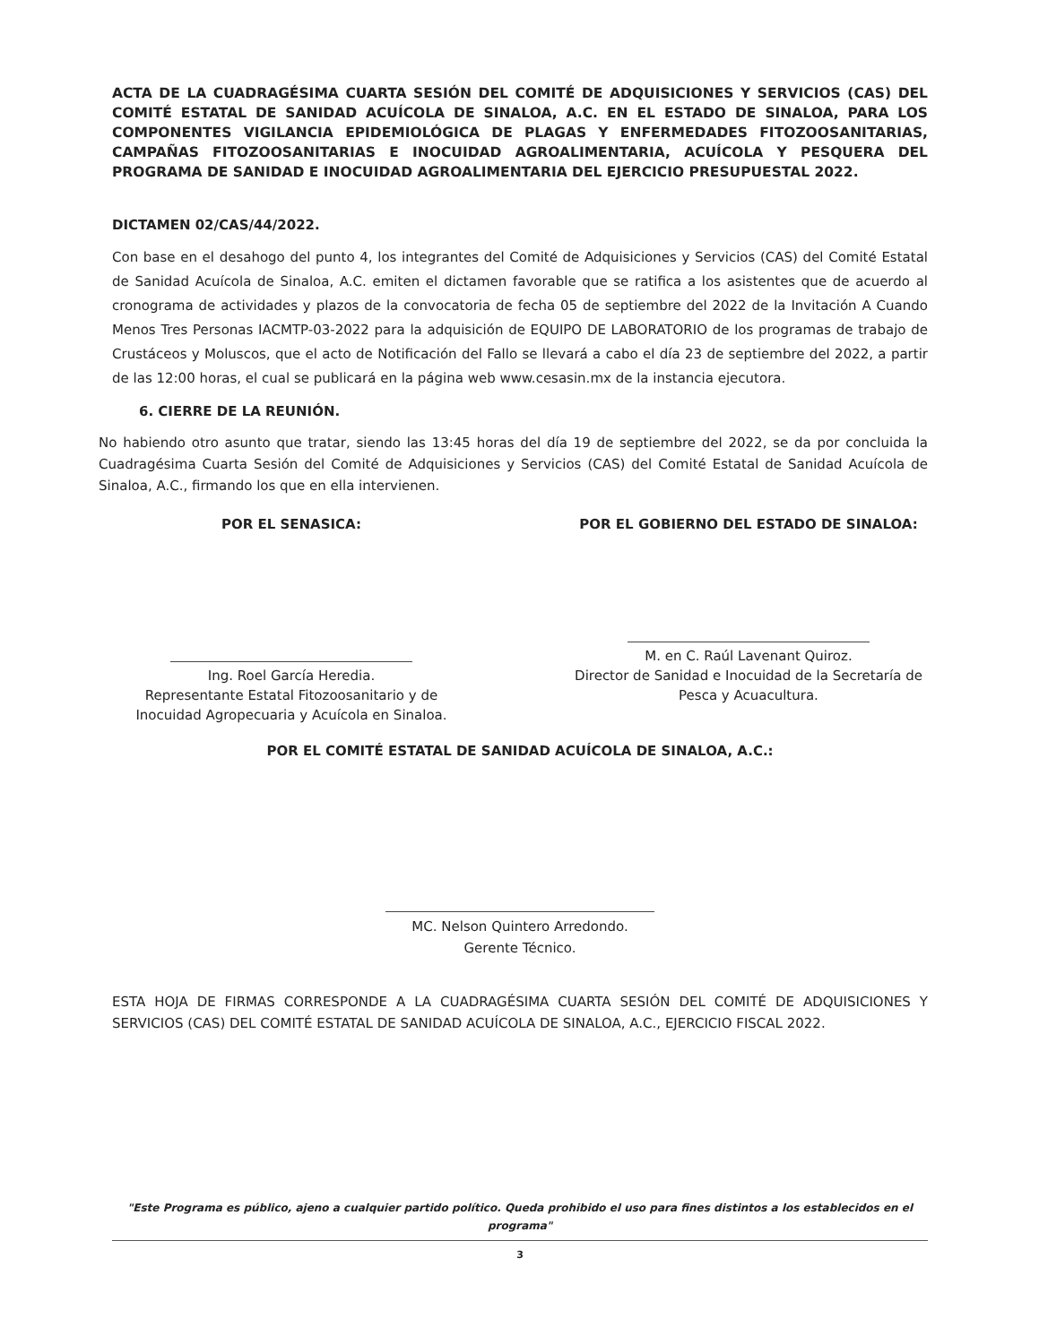ACTA DE LA CUADRAGÉSIMA CUARTA SESIÓN DEL COMITÉ DE ADQUISICIONES Y SERVICIOS (CAS) DEL COMITÉ ESTATAL DE SANIDAD ACUÍCOLA DE SINALOA, A.C. EN EL ESTADO DE SINALOA, PARA LOS COMPONENTES VIGILANCIA EPIDEMIOLÓGICA DE PLAGAS Y ENFERMEDADES FITOZOOSANITARIAS, CAMPAÑAS FITOZOOSANITARIAS E INOCUIDAD AGROALIMENTARIA, ACUÍCOLA Y PESQUERA DEL PROGRAMA DE SANIDAD E INOCUIDAD AGROALIMENTARIA DEL EJERCICIO PRESUPUESTAL 2022.
DICTAMEN 02/CAS/44/2022.
Con base en el desahogo del punto 4, los integrantes del Comité de Adquisiciones y Servicios (CAS) del Comité Estatal de Sanidad Acuícola de Sinaloa, A.C. emiten el dictamen favorable que se ratifica a los asistentes que de acuerdo al cronograma de actividades y plazos de la convocatoria de fecha 05 de septiembre del 2022 de la Invitación A Cuando Menos Tres Personas IACMTP-03-2022 para la adquisición de EQUIPO DE LABORATORIO de los programas de trabajo de Crustáceos y Moluscos, que el acto de Notificación del Fallo se llevará a cabo el día 23 de septiembre del 2022, a partir de las 12:00 horas, el cual se publicará en la página web www.cesasin.mx de la instancia ejecutora.
6. CIERRE DE LA REUNIÓN.
No habiendo otro asunto que tratar, siendo las 13:45 horas del día 19 de septiembre del 2022, se da por concluida la Cuadragésima Cuarta Sesión del Comité de Adquisiciones y Servicios (CAS) del Comité Estatal de Sanidad Acuícola de Sinaloa, A.C., firmando los que en ella intervienen.
POR EL SENASICA:
Ing. Roel García Heredia.
Representante Estatal Fitozoosanitario y de Inocuidad Agropecuaria y Acuícola en Sinaloa.
POR EL GOBIERNO DEL ESTADO DE SINALOA:
M. en C. Raúl Lavenant Quiroz.
Director de Sanidad e Inocuidad de la Secretaría de Pesca y Acuacultura.
POR EL COMITÉ ESTATAL DE SANIDAD ACUÍCOLA DE SINALOA, A.C.:
MC. Nelson Quintero Arredondo.
Gerente Técnico.
ESTA HOJA DE FIRMAS CORRESPONDE A LA CUADRAGÉSIMA CUARTA SESIÓN DEL COMITÉ DE ADQUISICIONES Y SERVICIOS (CAS) DEL COMITÉ ESTATAL DE SANIDAD ACUÍCOLA DE SINALOA, A.C., EJERCICIO FISCAL 2022.
"Este Programa es público, ajeno a cualquier partido político. Queda prohibido el uso para fines distintos a los establecidos en el programa"
3